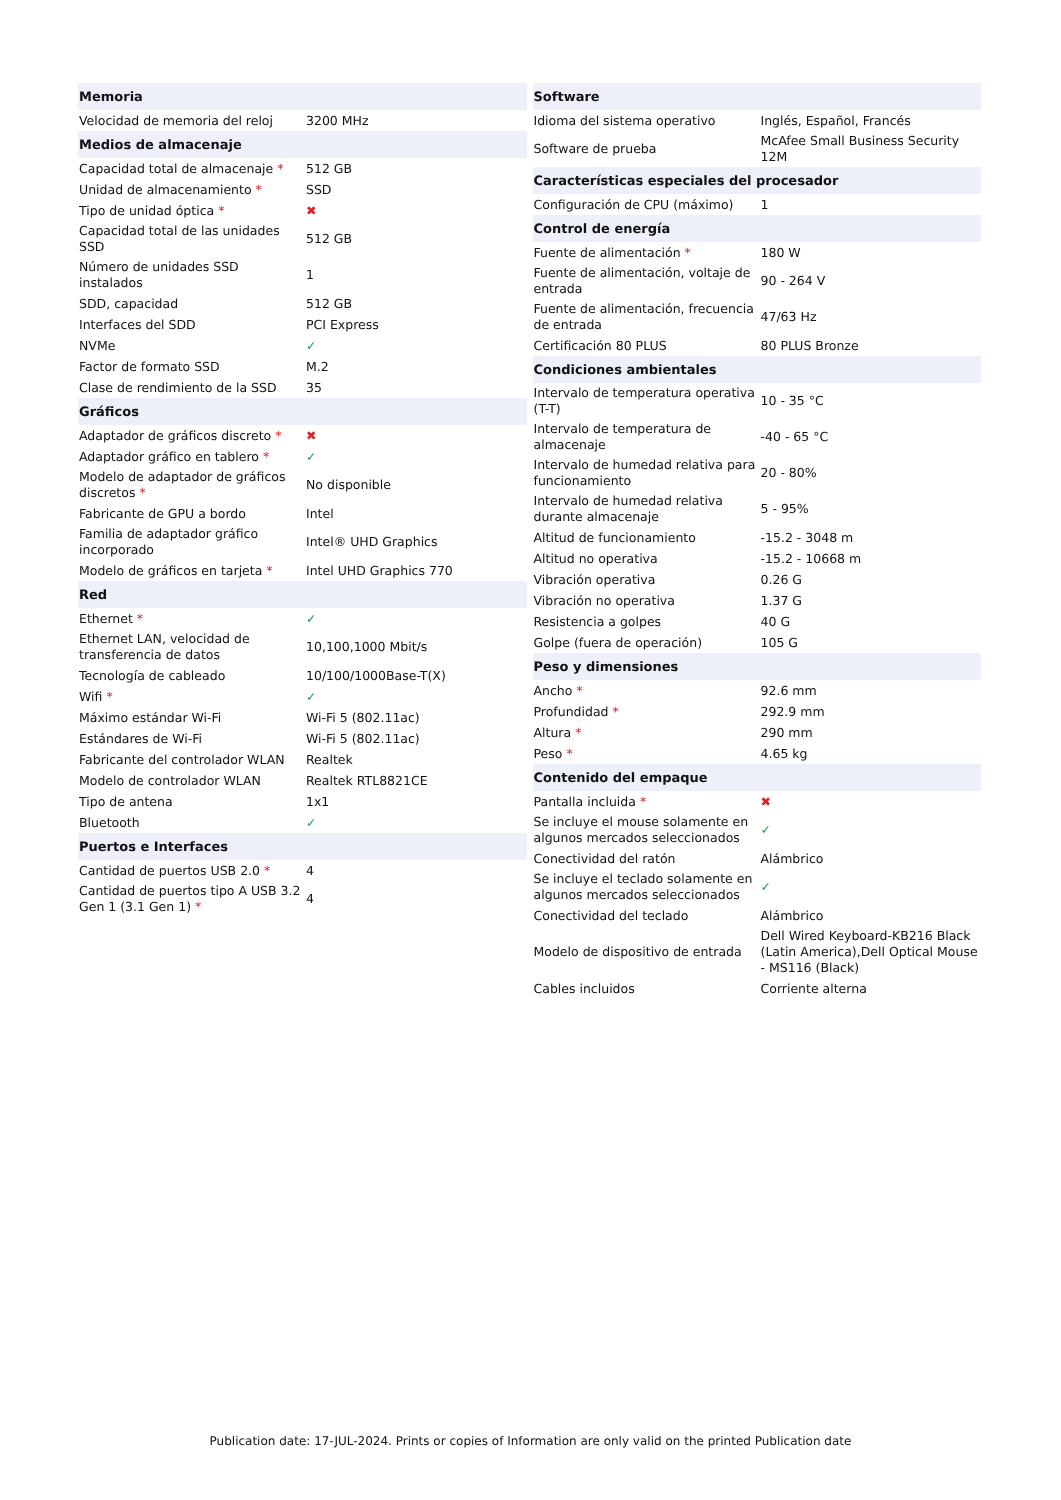| Memoria | |
| --- | --- |
| Velocidad de memoria del reloj | 3200 MHz |
| Medios de almacenaje | |
| Capacidad total de almacenaje * | 512 GB |
| Unidad de almacenamiento * | SSD |
| Tipo de unidad óptica * | ✖ |
| Capacidad total de las unidades SSD | 512 GB |
| Número de unidades SSD instalados | 1 |
| SDD, capacidad | 512 GB |
| Interfaces del SDD | PCI Express |
| NVMe | ✓ |
| Factor de formato SSD | M.2 |
| Clase de rendimiento de la SSD | 35 |
| Gráficos | |
| Adaptador de gráficos discreto * | ✖ |
| Adaptador gráfico en tablero * | ✓ |
| Modelo de adaptador de gráficos discretos * | No disponible |
| Fabricante de GPU a bordo | Intel |
| Familia de adaptador gráfico incorporado | Intel® UHD Graphics |
| Modelo de gráficos en tarjeta * | Intel UHD Graphics 770 |
| Red | |
| Ethernet * | ✓ |
| Ethernet LAN, velocidad de transferencia de datos | 10,100,1000 Mbit/s |
| Tecnología de cableado | 10/100/1000Base-T(X) |
| Wifi * | ✓ |
| Máximo estándar Wi-Fi | Wi-Fi 5 (802.11ac) |
| Estándares de Wi-Fi | Wi-Fi 5 (802.11ac) |
| Fabricante del controlador WLAN | Realtek |
| Modelo de controlador WLAN | Realtek RTL8821CE |
| Tipo de antena | 1x1 |
| Bluetooth | ✓ |
| Puertos e Interfaces | |
| Cantidad de puertos USB 2.0 * | 4 |
| Cantidad de puertos tipo A USB 3.2 Gen 1 (3.1 Gen 1) * | 4 |
| Software | |
| --- | --- |
| Idioma del sistema operativo | Inglés, Español, Francés |
| Software de prueba | McAfee Small Business Security 12M |
| Características especiales del procesador | |
| Configuración de CPU (máximo) | 1 |
| Control de energía | |
| Fuente de alimentación * | 180 W |
| Fuente de alimentación, voltaje de entrada | 90 - 264 V |
| Fuente de alimentación, frecuencia de entrada | 47/63 Hz |
| Certificación 80 PLUS | 80 PLUS Bronze |
| Condiciones ambientales | |
| Intervalo de temperatura operativa (T-T) | 10 - 35 °C |
| Intervalo de temperatura de almacenaje | -40 - 65 °C |
| Intervalo de humedad relativa para funcionamiento | 20 - 80% |
| Intervalo de humedad relativa durante almacenaje | 5 - 95% |
| Altitud de funcionamiento | -15.2 - 3048 m |
| Altitud no operativa | -15.2 - 10668 m |
| Vibración operativa | 0.26 G |
| Vibración no operativa | 1.37 G |
| Resistencia a golpes | 40 G |
| Golpe (fuera de operación) | 105 G |
| Peso y dimensiones | |
| Ancho * | 92.6 mm |
| Profundidad * | 292.9 mm |
| Altura * | 290 mm |
| Peso * | 4.65 kg |
| Contenido del empaque | |
| Pantalla incluida * | ✖ |
| Se incluye el mouse solamente en algunos mercados seleccionados | ✓ |
| Conectividad del ratón | Alámbrico |
| Se incluye el teclado solamente en algunos mercados seleccionados | ✓ |
| Conectividad del teclado | Alámbrico |
| Modelo de dispositivo de entrada | Dell Wired Keyboard-KB216 Black (Latin America),Dell Optical Mouse - MS116 (Black) |
| Cables incluidos | Corriente alterna |
Publication date: 17-JUL-2024. Prints or copies of Information are only valid on the printed Publication date